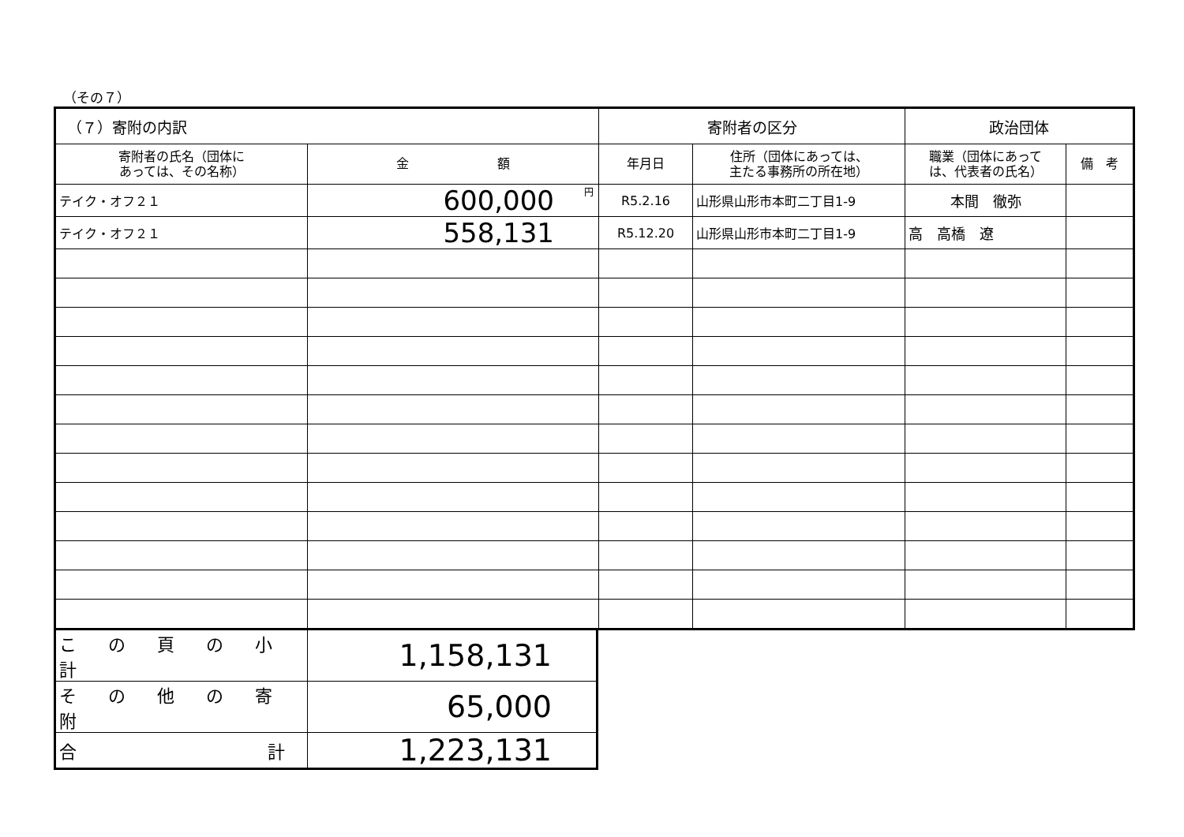（その７）
| （７）寄附の内訳 | | 寄附者の区分 | | 政治団体 | |
| --- | --- | --- | --- | --- | --- |
| 寄附者の氏名（団体に あっては、その名称） | 金 額 | 年月日 | 住所（団体にあっては、 主たる事務所の所在地） | 職業（団体にあって は、代表者の氏名） | 備 考 |
| テイク・オフ２１ | <sup>円</sup>600,000 | R5.2.16 | 山形県山形市本町二丁目1-9 | 本間 徹弥 | |
| テイク・オフ２１ | 558,131 | R5.12.20 | 山形県山形市本町二丁目1-9 | 高 高橋 遼 | |
| この頁の小計 | 1,158,131 |
| その他の寄附 | 65,000 |
| 合 計 | 1,223,131 |